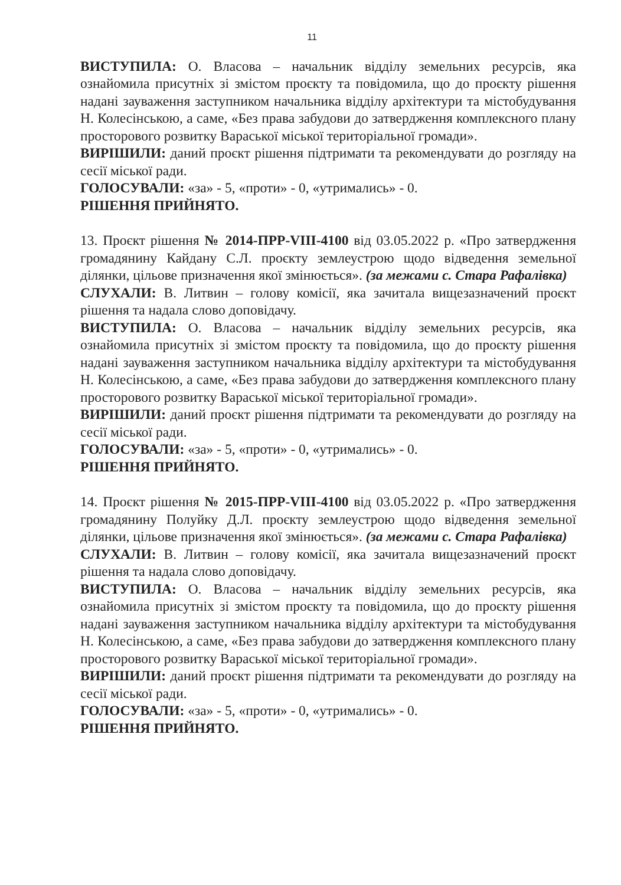11
ВИСТУПИЛА: О. Власова – начальник відділу земельних ресурсів, яка ознайомила присутніх зі змістом проєкту та повідомила, що до проєкту рішення надані зауваження заступником начальника відділу архітектури та містобудування Н. Колесінською, а саме, «Без права забудови до затвердження комплексного плану просторового розвитку Вараської міської територіальної громади».
ВИРІШИЛИ: даний проєкт рішення підтримати та рекомендувати до розгляду на сесії міської ради.
ГОЛОСУВАЛИ: «за» - 5, «проти» - 0, «утримались» - 0.
РІШЕННЯ ПРИЙНЯТО.
13. Проєкт рішення № 2014-ПРР-VIII-4100 від 03.05.2022 р. «Про затвердження громадянину Кайдану С.Л. проєкту землеустрою щодо відведення земельної ділянки, цільове призначення якої змінюється». (за межами с. Стара Рафалівка)
СЛУХАЛИ: В. Литвин – голову комісії, яка зачитала вищезазначений проєкт рішення та надала слово доповідачу.
ВИСТУПИЛА: О. Власова – начальник відділу земельних ресурсів, яка ознайомила присутніх зі змістом проєкту та повідомила, що до проєкту рішення надані зауваження заступником начальника відділу архітектури та містобудування Н. Колесінською, а саме, «Без права забудови до затвердження комплексного плану просторового розвитку Вараської міської територіальної громади».
ВИРІШИЛИ: даний проєкт рішення підтримати та рекомендувати до розгляду на сесії міської ради.
ГОЛОСУВАЛИ: «за» - 5, «проти» - 0, «утримались» - 0.
РІШЕННЯ ПРИЙНЯТО.
14. Проєкт рішення № 2015-ПРР-VIII-4100 від 03.05.2022 р. «Про затвердження громадянину Полуйку Д.Л. проєкту землеустрою щодо відведення земельної ділянки, цільове призначення якої змінюється». (за межами с. Стара Рафалівка)
СЛУХАЛИ: В. Литвин – голову комісії, яка зачитала вищезазначений проєкт рішення та надала слово доповідачу.
ВИСТУПИЛА: О. Власова – начальник відділу земельних ресурсів, яка ознайомила присутніх зі змістом проєкту та повідомила, що до проєкту рішення надані зауваження заступником начальника відділу архітектури та містобудування Н. Колесінською, а саме, «Без права забудови до затвердження комплексного плану просторового розвитку Вараської міської територіальної громади».
ВИРІШИЛИ: даний проєкт рішення підтримати та рекомендувати до розгляду на сесії міської ради.
ГОЛОСУВАЛИ: «за» - 5, «проти» - 0, «утримались» - 0.
РІШЕННЯ ПРИЙНЯТО.